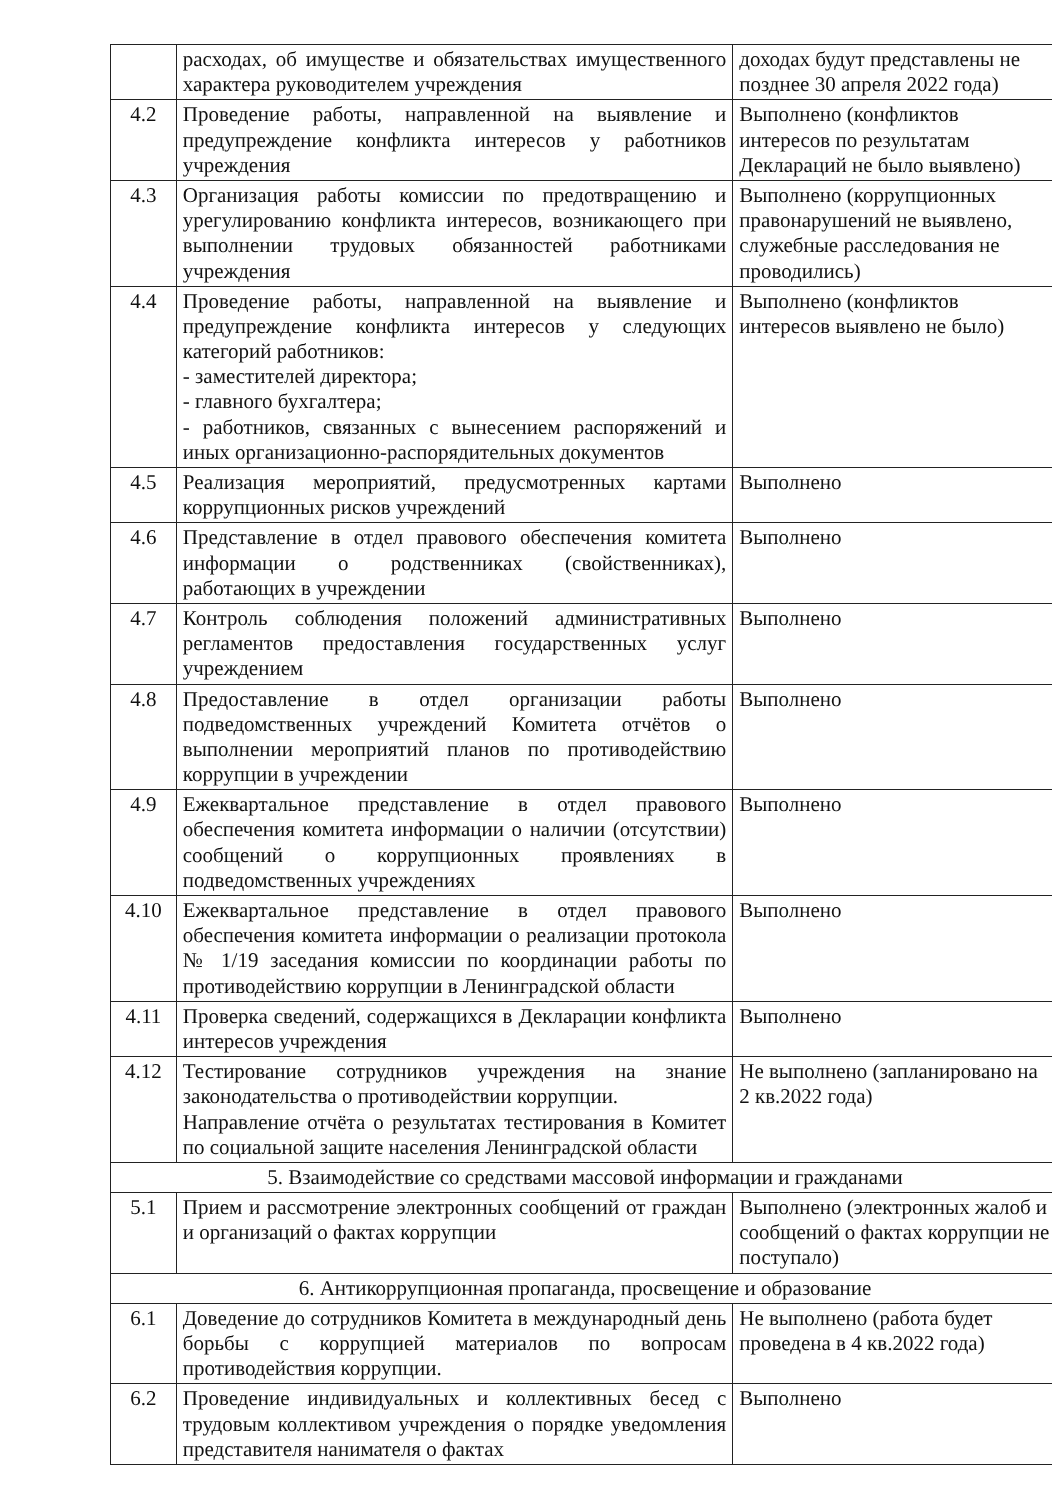| | расходах, об имуществе и обязательствах имущественного характера руководителем учреждения | доходах будут представлены не позднее 30 апреля 2022 года) |
| 4.2 | Проведение работы, направленной на выявление и предупреждение конфликта интересов у работников учреждения | Выполнено (конфликтов интересов по результатам Деклараций не было выявлено) |
| 4.3 | Организация работы комиссии по предотвращению и урегулированию конфликта интересов, возникающего при выполнении трудовых обязанностей работниками учреждения | Выполнено (коррупционных правонарушений не выявлено, служебные расследования не проводились) |
| 4.4 | Проведение работы, направленной на выявление и предупреждение конфликта интересов у следующих категорий работников: - заместителей директора; - главного бухгалтера; - работников, связанных с вынесением распоряжений и иных организационно-распорядительных документов | Выполнено (конфликтов интересов выявлено не было) |
| 4.5 | Реализация мероприятий, предусмотренных картами коррупционных рисков учреждений | Выполнено |
| 4.6 | Представление в отдел правового обеспечения комитета информации о родственниках (свойственниках), работающих в учреждении | Выполнено |
| 4.7 | Контроль соблюдения положений административных регламентов предоставления государственных услуг учреждением | Выполнено |
| 4.8 | Предоставление в отдел организации работы подведомственных учреждений Комитета отчётов о выполнении мероприятий планов по противодействию коррупции в учреждении | Выполнено |
| 4.9 | Ежеквартальное представление в отдел правового обеспечения комитета информации о наличии (отсутствии) сообщений о коррупционных проявлениях в подведомственных учреждениях | Выполнено |
| 4.10 | Ежеквартальное представление в отдел правового обеспечения комитета информации о реализации протокола № 1/19 заседания комиссии по координации работы по противодействию коррупции в Ленинградской области | Выполнено |
| 4.11 | Проверка сведений, содержащихся в Декларации конфликта интересов учреждения | Выполнено |
| 4.12 | Тестирование сотрудников учреждения на знание законодательства о противодействии коррупции. Направление отчёта о результатах тестирования в Комитет по социальной защите населения Ленинградской области | Не выполнено (запланировано на 2 кв.2022 года) |
| 5. Взаимодействие со средствами массовой информации и гражданами | | |
| 5.1 | Прием и рассмотрение электронных сообщений от граждан и организаций о фактах коррупции | Выполнено (электронных жалоб и сообщений о фактах коррупции не поступало) |
| 6. Антикоррупционная пропаганда, просвещение и образование | | |
| 6.1 | Доведение до сотрудников Комитета в международный день борьбы с коррупцией материалов по вопросам противодействия коррупции. | Не выполнено (работа будет проведена в 4 кв.2022 года) |
| 6.2 | Проведение индивидуальных и коллективных бесед с трудовым коллективом учреждения о порядке уведомления представителя нанимателя о фактах | Выполнено |